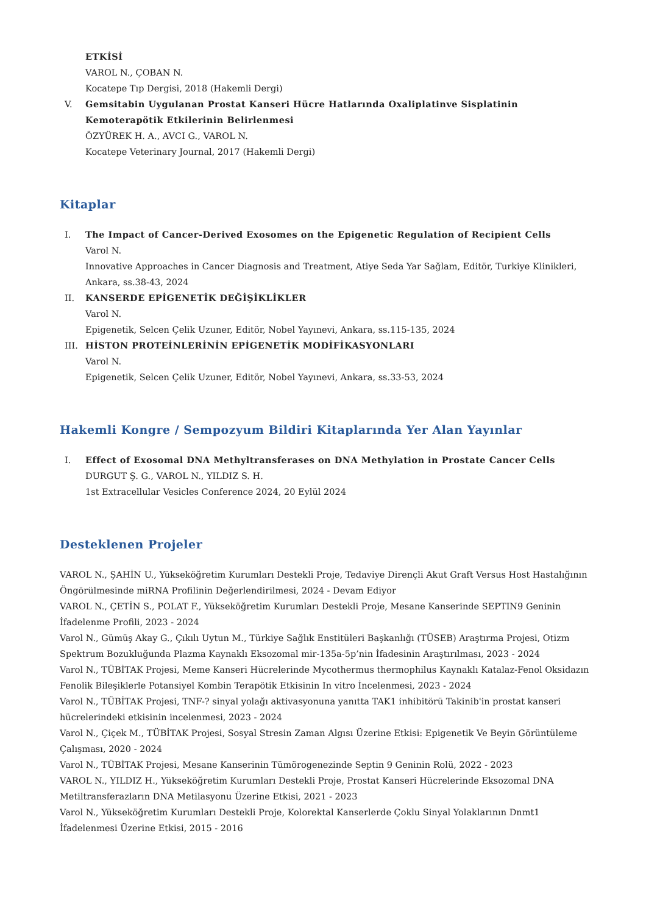ETKİSİ
VAROL N., ÇOBAN N.
Kocatepe Tıp Dergisi, 2018 (Hakemli Dergi)
V. Gemsitabin Uygulanan Prostat Kanseri Hücre Hatlarında Oxaliplatinve Sisplatinin Kemoterapötik Etkilerinin Belirlenmesi
ÖZYÜREK H. A., AVCI G., VAROL N.
Kocatepe Veterinary Journal, 2017 (Hakemli Dergi)
Kitaplar
I. The Impact of Cancer-Derived Exosomes on the Epigenetic Regulation of Recipient Cells
Varol N.
Innovative Approaches in Cancer Diagnosis and Treatment, Atiye Seda Yar Sağlam, Editör, Turkiye Klinikleri, Ankara, ss.38-43, 2024
II. KANSERDE EPİGENETİK DEĞİŞİKLİKLER
Varol N.
Epigenetik, Selcen Çelik Uzuner, Editör, Nobel Yayınevi, Ankara, ss.115-135, 2024
III. HİSTON PROTEİNLERİNİN EPİGENETİK MODİFİKASYONLARI
Varol N.
Epigenetik, Selcen Çelik Uzuner, Editör, Nobel Yayınevi, Ankara, ss.33-53, 2024
Hakemli Kongre / Sempozyum Bildiri Kitaplarında Yer Alan Yayınlar
I. Effect of Exosomal DNA Methyltransferases on DNA Methylation in Prostate Cancer Cells
DURGUT Ş. G., VAROL N., YILDIZ S. H.
1st Extracellular Vesicles Conference 2024, 20 Eylül 2024
Desteklenen Projeler
VAROL N., ŞAHİN U., Yükseköğretim Kurumları Destekli Proje, Tedaviye Dirençli Akut Graft Versus Host Hastalığının Öngörülmesinde miRNA Profilinin Değerlendirilmesi, 2024 - Devam Ediyor
VAROL N., ÇETİN S., POLAT F., Yükseköğretim Kurumları Destekli Proje, Mesane Kanserinde SEPTIN9 Geninin İfadelenme Profili, 2023 - 2024
Varol N., Gümüş Akay G., Çıkılı Uytun M., Türkiye Sağlık Enstitüleri Başkanlığı (TÜSEB) Araştırma Projesi, Otizm Spektrum Bozukluğunda Plazma Kaynaklı Eksozomal mir-135a-5p’nin İfadesinin Araştırılması, 2023 - 2024
Varol N., TÜBİTAK Projesi, Meme Kanseri Hücrelerinde Mycothermus thermophilus Kaynaklı Katalaz-Fenol Oksidazın Fenolik Bileşiklerle Potansiyel Kombin Terapötik Etkisinin In vitro İncelenmesi, 2023 - 2024
Varol N., TÜBİTAK Projesi, TNF-? sinyal yolağı aktivasyonuna yanıtta TAK1 inhibitörü Takinib'in prostat kanseri hücrelerindeki etkisinin incelenmesi, 2023 - 2024
Varol N., Çiçek M., TÜBİTAK Projesi, Sosyal Stresin Zaman Algısı Üzerine Etkisi: Epigenetik Ve Beyin Görüntüleme Çalışması, 2020 - 2024
Varol N., TÜBİTAK Projesi, Mesane Kanserinin Tümörogenezinde Septin 9 Geninin Rolü, 2022 - 2023
VAROL N., YILDIZ H., Yükseköğretim Kurumları Destekli Proje, Prostat Kanseri Hücrelerinde Eksozomal DNA Metiltransferazların DNA Metilasyonu Üzerine Etkisi, 2021 - 2023
Varol N., Yükseköğretim Kurumları Destekli Proje, Kolorektal Kanserlerde Çoklu Sinyal Yolaklarının Dnmt1 İfadelenmesi Üzerine Etkisi, 2015 - 2016